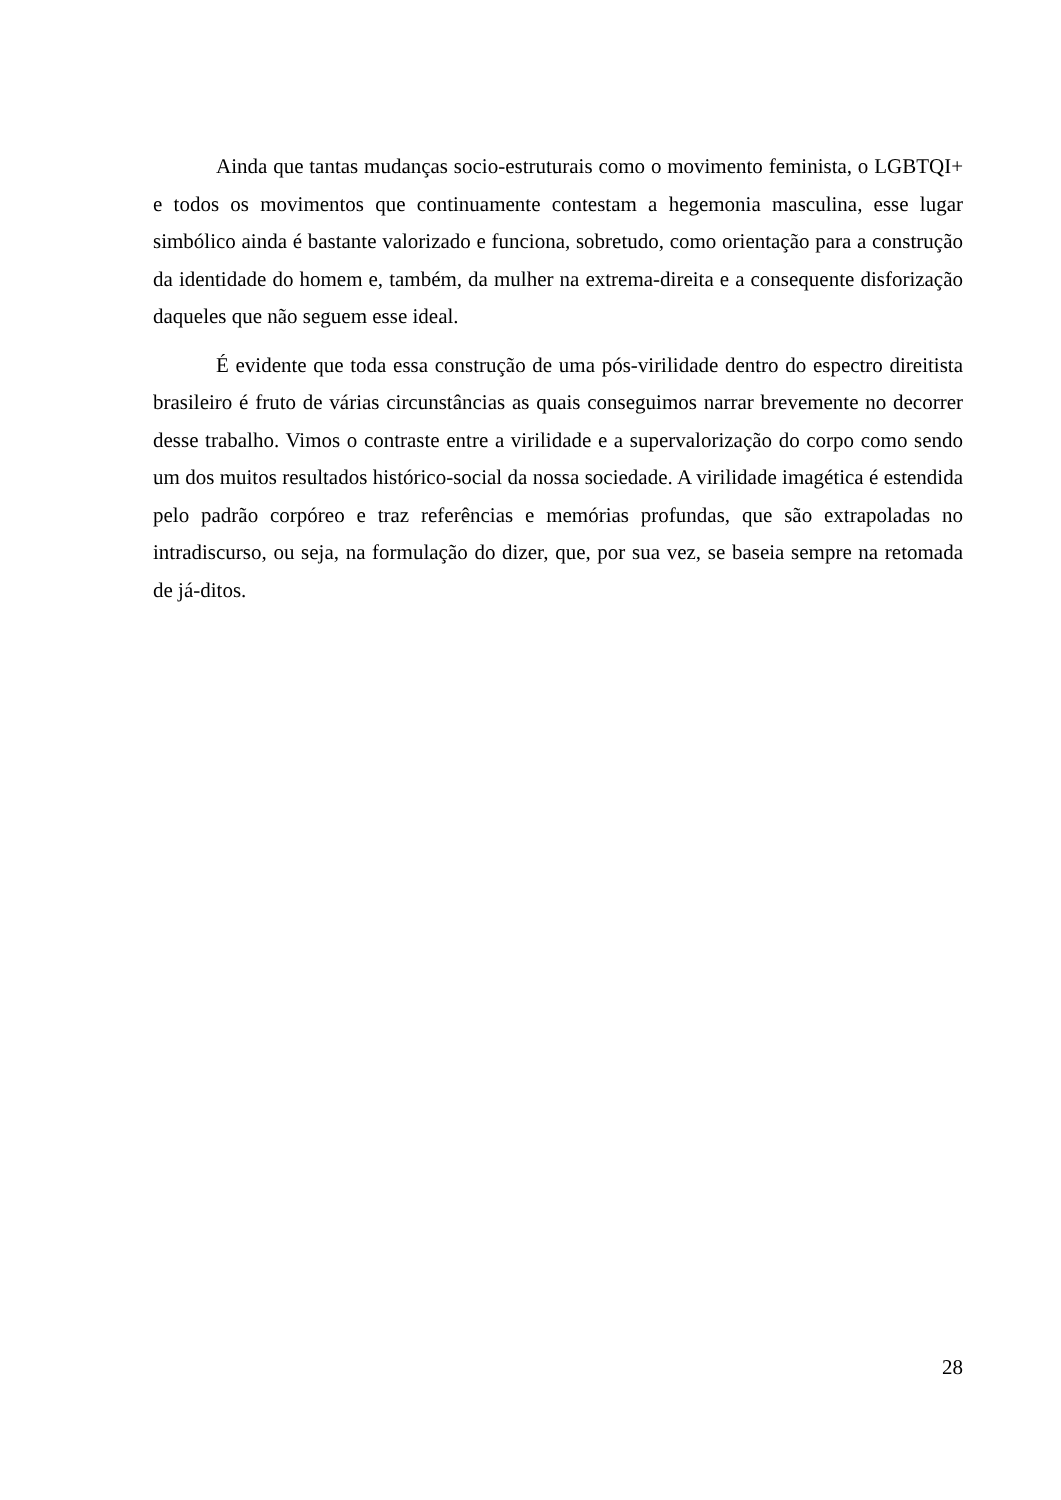Ainda que tantas mudanças socio-estruturais como o movimento feminista, o LGBTQI+ e todos os movimentos que continuamente contestam a hegemonia masculina, esse lugar simbólico ainda é bastante valorizado e funciona, sobretudo, como orientação para a construção da identidade do homem e, também, da mulher na extrema-direita e a consequente disforização daqueles que não seguem esse ideal.
É evidente que toda essa construção de uma pós-virilidade dentro do espectro direitista brasileiro é fruto de várias circunstâncias as quais conseguimos narrar brevemente no decorrer desse trabalho. Vimos o contraste entre a virilidade e a supervalorização do corpo como sendo um dos muitos resultados histórico-social da nossa sociedade. A virilidade imagética é estendida pelo padrão corpóreo e traz referências e memórias profundas, que são extrapoladas no intradiscurso, ou seja, na formulação do dizer, que, por sua vez, se baseia sempre na retomada de já-ditos.
28